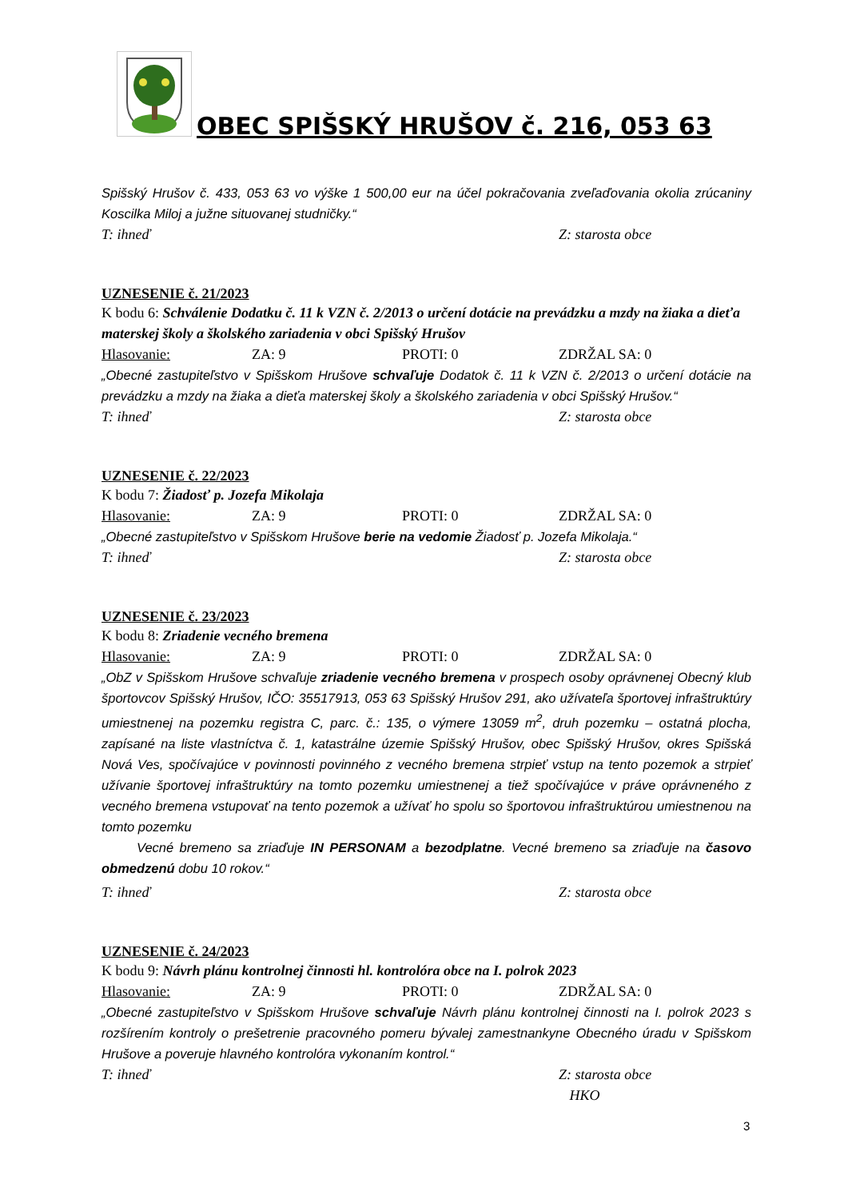OBEC SPIŠSKÝ HRUŠOV č. 216, 053 63
Spišský Hrušov č. 433, 053 63 vo výške 1 500,00 eur na účel pokračovania zveľaďovania okolia zrúcaniny Koscilka Miloj a južne situovanej studničky.“
T: ihneď Z: starosta obce
UZNESENIE č. 21/2023
K bodu 6: Schválenie Dodatku č. 11 k VZN č. 2/2013 o určení dotácie na prevádzku a mzdy na žiaka a dieťa materskej školy a školského zariadenia v obci Spišský Hrušov
Hlasovanie: ZA: 9 PROTI: 0 ZDRŽAL SA: 0
„Obecné zastupiteľstvo v Spišskom Hrušove schvaľuje Dodatok č. 11 k VZN č. 2/2013 o určení dotácie na prevádzku a mzdy na žiaka a dieťa materskej školy a školského zariadenia v obci Spišský Hrušov.“
T: ihneď Z: starosta obce
UZNESENIE č. 22/2023
K bodu 7: Žiadosť p. Jozefa Mikolaja
Hlasovanie: ZA: 9 PROTI: 0 ZDRŽAL SA: 0
„Obecné zastupiteľstvo v Spišskom Hrušove berie na vedomie Žiadosť p. Jozefa Mikolaja.“
T: ihneď Z: starosta obce
UZNESENIE č. 23/2023
K bodu 8: Zriadenie vecného bremena
Hlasovanie: ZA: 9 PROTI: 0 ZDRŽAL SA: 0
„ObZ v Spišskom Hrušove schvaľuje zriadenie vecného bremena v prospech osoby oprávnenej Obecný klub športovcov Spišský Hrušov, IČO: 35517913, 053 63 Spišský Hrušov 291, ako užívateľa športovej infraštruktúry umiestnenej na pozemku registra C, parc. č.: 135, o výmere 13059 m<sup>2</sup>, druh pozemku – ostatná plocha, zapísané na liste vlastníctva č. 1, katastrálne územie Spišský Hrušov, obec Spišský Hrušov, okres Spišská Nová Ves, spočívajúce v povinnosti povinného z vecného bremena strpieť vstup na tento pozemok a strpieť užívanie športovej infraštruktúry na tomto pozemku umiestnenej a tiež spočívajúce v práve oprávneného z vecného bremena vstupovať na tento pozemok a užívať ho spolu so športovou infraštruktúrou umiestnenou na tomto pozemku
Vecné bremeno sa zriaďuje IN PERSONAM a bezodplatne. Vecné bremeno sa zriaďuje na časovo obmedzenú dobu 10 rokov.“
T: ihneď Z: starosta obce
UZNESENIE č. 24/2023
K bodu 9: Návrh plánu kontrolnej činnosti hl. kontrolóra obce na I. polrok 2023
Hlasovanie: ZA: 9 PROTI: 0 ZDRŽAL SA: 0
„Obecné zastupiteľstvo v Spišskom Hrušove schvaľuje Návrh plánu kontrolnej činnosti na I. polrok 2023 s rozšírením kontroly o prešetrenie pracovného pomeru bývalej zamestnankyne Obecného úradu v Spišskom Hrušove a poveruje hlavného kontrolóra vykonaním kontrol.“
T: ihneď Z: starosta obce
HKO
3